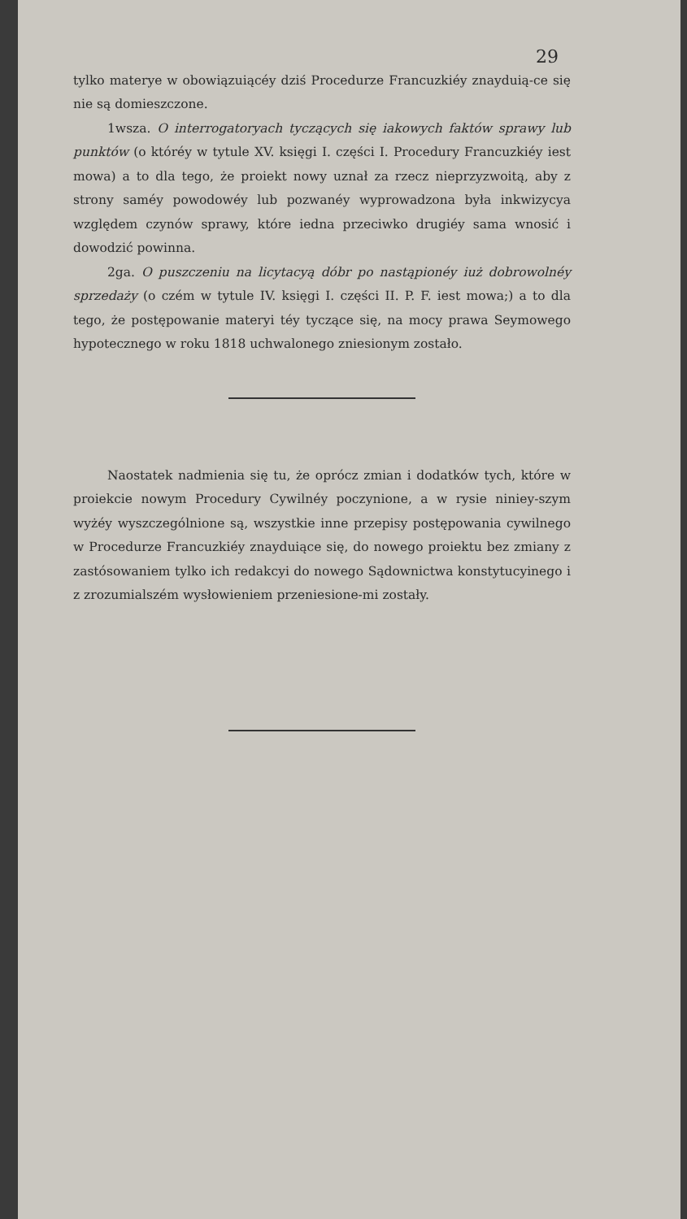29
tylko materye w obowiązuiącéy dziś Procedurze Francuzkiéy znayduią-ce się nie są domieszczone.
1wsza. O interrogatoryach tyczących się iakowych faktów sprawy lub punktów (o któréy w tytule XV. księgi I. części I. Procedury Francuzkiéy iest mowa) a to dla tego, że proiekt nowy uznał za rzecz nieprzyzwoitą, aby z strony saméy powodowéy lub pozwanéy wyprowadzona była inkwizycya względem czynów sprawy, które iedna przeciwko drugiéy sama wnosić i dowodzić powinna.
2ga. O puszczeniu na licytacyą dóbr po nastąpionéy iuż dobrowolnéy sprzedaży (o czém w tytule IV. księgi I. części II. P. F. iest mowa;) a to dla tego, że postępowanie materyi téy tyczące się, na mocy prawa Seymowego hypotecznego w roku 1818 uchwalonego zniesionym zostało.
Naostatek nadmienia się tu, że oprócz zmian i dodatków tych, które w proiekcie nowym Procedury Cywilnéy poczynione, a w rysie niniey-szym wyżéy wyszczególnione są, wszystkie inne przepisy postępowania cywilnego w Procedurze Francuzkiéy znayduiące się, do nowego proiektu bez zmiany z zastósowaniem tylko ich redakcyi do nowego Sądownictwa konstytucyinego i z zrozumialszém wysłowieniem przeniesione-mi zostały.